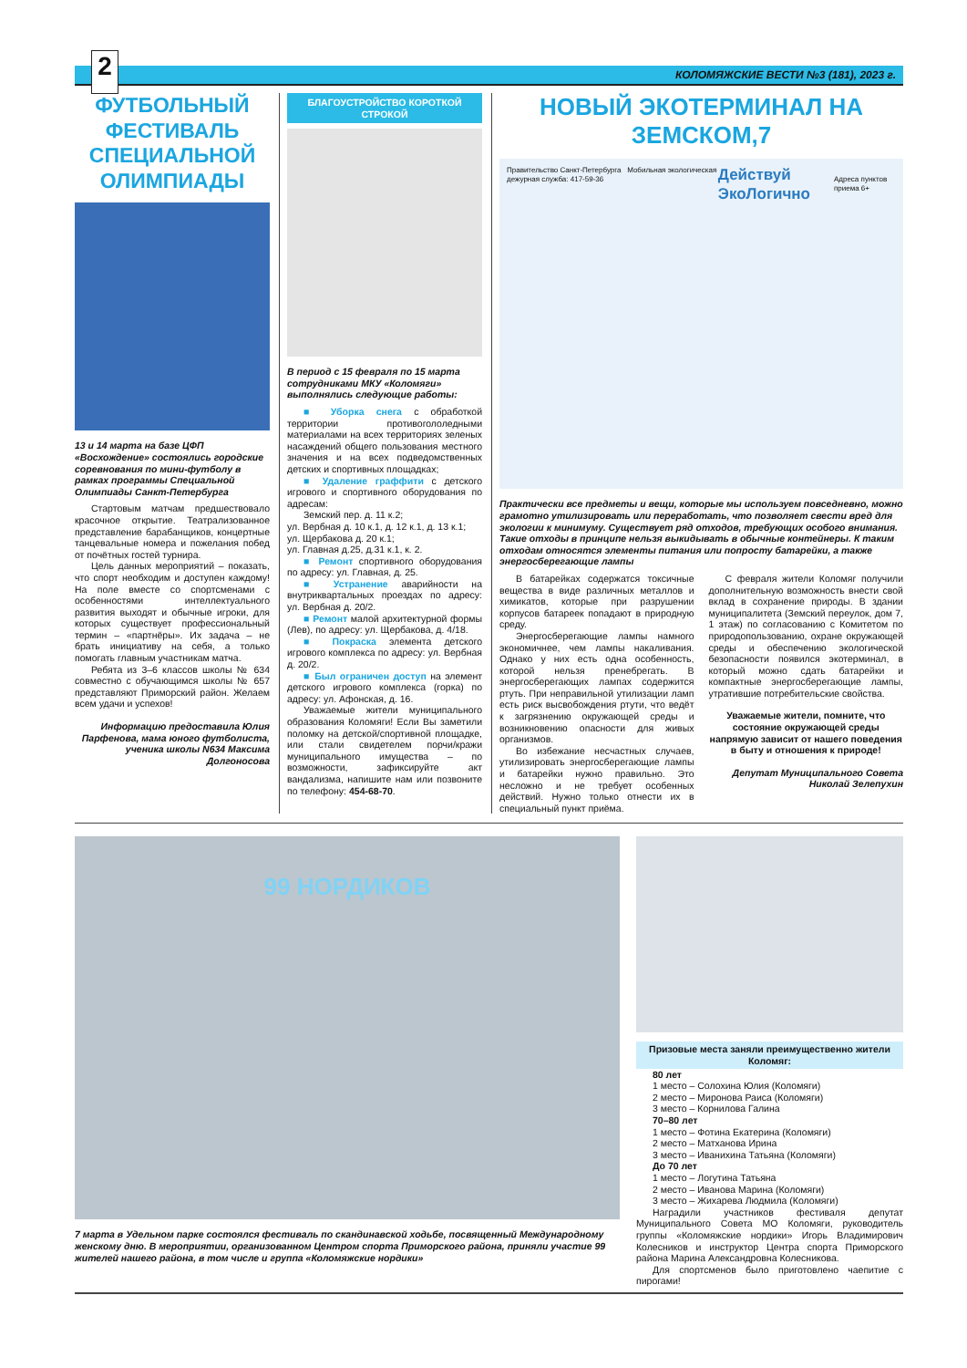2
КОЛОМЯЖСКИЕ ВЕСТИ №3 (181), 2023 г.
ФУТБОЛЬНЫЙ ФЕСТИВАЛЬ СПЕЦИАЛЬНОЙ ОЛИМПИАДЫ
13 и 14 марта на базе ЦФП «Восхождение» состоялись городские соревнования по мини-футболу в рамках программы Специальной Олимпиады Санкт-Петербурга
Стартовым матчам предшествовало красочное открытие. Театрализованное представление барабанщиков, концертные танцевальные номера и пожелания побед от почётных гостей турнира.
Цель данных мероприятий – показать, что спорт необходим и доступен каждому! На поле вместе со спортсменами с особенностями интеллектуального развития выходят и обычные игроки, для которых существует профессиональный термин – «партнёры». Их задача – не брать инициативу на себя, а только помогать главным участникам матча.
Ребята из 3–6 классов школы № 634 совместно с обучающимся школы № 657 представляют Приморский район. Желаем всем удачи и успехов!
Информацию предоставила Юлия Парфенова, мама юного футболиста, ученика школы N634 Максима Долгоносова
БЛАГОУСТРОЙСТВО КОРОТКОЙ СТРОКОЙ
В период с 15 февраля по 15 марта сотрудниками МКУ «Коломяги» выполнялись следующие работы:
■ Уборка снега с обработкой территории противогололедными материалами на всех территориях зеленых насаждений общего пользования местного значения и на всех подведомственных детских и спортивных площадках;
■ Удаление граффити с детского игрового и спортивного оборудования по адресам:
Земский пер. д. 11 к.2;
ул. Вербная д. 10 к.1, д. 12 к.1, д. 13 к.1;
ул. Щербакова д. 20 к.1;
ул. Главная д.25, д.31 к.1, к. 2.
■ Ремонт спортивного оборудования по адресу: ул. Главная, д. 25.
■ Устранение аварийности на внутриквартальных проездах по адресу: ул. Вербная д. 20/2.
■ Ремонт малой архитектурной формы (Лев), по адресу: ул. Щербакова, д. 4/18.
■ Покраска элемента детского игрового комплекса по адресу: ул. Вербная д. 20/2.
■ Был ограничен доступ на элемент детского игрового комплекса (горка) по адресу: ул. Афонская, д. 16.
Уважаемые жители муниципального образования Коломяги! Если Вы заметили поломку на детской/спортивной площадке, или стали свидетелем порчи/кражи муниципального имущества – по возможности, зафиксируйте акт вандализма, напишите нам или позвоните по телефону: 454-68-70.
НОВЫЙ ЭКОТЕРМИНАЛ НА ЗЕМСКОМ,7
Правительство Санкт-Петербурга Мобильная экологическая дежурная служба: 417-59-36
Действуй ЭкоЛогично
Адреса пунктов приема 6+
Практически все предметы и вещи, которые мы используем повседневно, можно грамотно утилизировать или переработать, что позволяет свести вред для экологии к минимуму. Существует ряд отходов, требующих особого внимания. Такие отходы в принципе нельзя выкидывать в обычные контейнеры. К таким отходам относятся элементы питания или попросту батарейки, а также энергосберегающие лампы
В батарейках содержатся токсичные вещества в виде различных металлов и химикатов, которые при разрушении корпусов батареек попадают в природную среду.
Энергосберегающие лампы намного экономичнее, чем лампы накаливания. Однако у них есть одна особенность, которой нельзя пренебрегать. В энергосберегающих лампах содержится ртуть. При неправильной утилизации ламп есть риск высвобождения ртути, что ведёт к загрязнению окружающей среды и возникновению опасности для живых организмов.
Во избежание несчастных случаев, утилизировать энергосберегающие лампы и батарейки нужно правильно. Это несложно и не требует особенных действий. Нужно только отнести их в специальный пункт приёма.
С февраля жители Коломяг получили дополнительную возможность внести свой вклад в сохранение природы. В здании муниципалитета (Земский переулок, дом 7, 1 этаж) по согласованию с Комитетом по природопользованию, охране окружающей среды и обеспечению экологической безопасности появился экотерминал, в который можно сдать батарейки и компактные энергосберегающие лампы, утратившие потребительские свойства.
Уважаемые жители, помните, что состояние окружающей среды напрямую зависит от нашего поведения в быту и отношения к природе!
Депутат Муниципального Совета Николай Зелепухин
99 НОРДИКОВ
7 марта в Удельном парке состоялся фестиваль по скандинавской ходьбе, посвященный Международному женскому дню. В мероприятии, организованном Центром спорта Приморского района, приняли участие 99 жителей нашего района, в том числе и группа «Коломяжские нордики»
Призовые места заняли преимущественно жители Коломяг:
80 лет
1 место – Солохина Юлия (Коломяги)
2 место – Миронова Раиса (Коломяги)
3 место – Корнилова Галина
70–80 лет
1 место – Фотина Екатерина (Коломяги)
2 место – Матханова Ирина
3 место – Иванихина Татьяна (Коломяги)
До 70 лет
1 место – Логутина Татьяна
2 место – Иванова Марина (Коломяги)
3 место – Жихарева Людмила (Коломяги)
Наградили участников фестиваля депутат Муниципального Совета МО Коломяги, руководитель группы «Коломяжские нордики» Игорь Владимирович Колесников и инструктор Центра спорта Приморского района Марина Александровна Колесникова.
Для спортсменов было приготовлено чаепитие с пирогами!